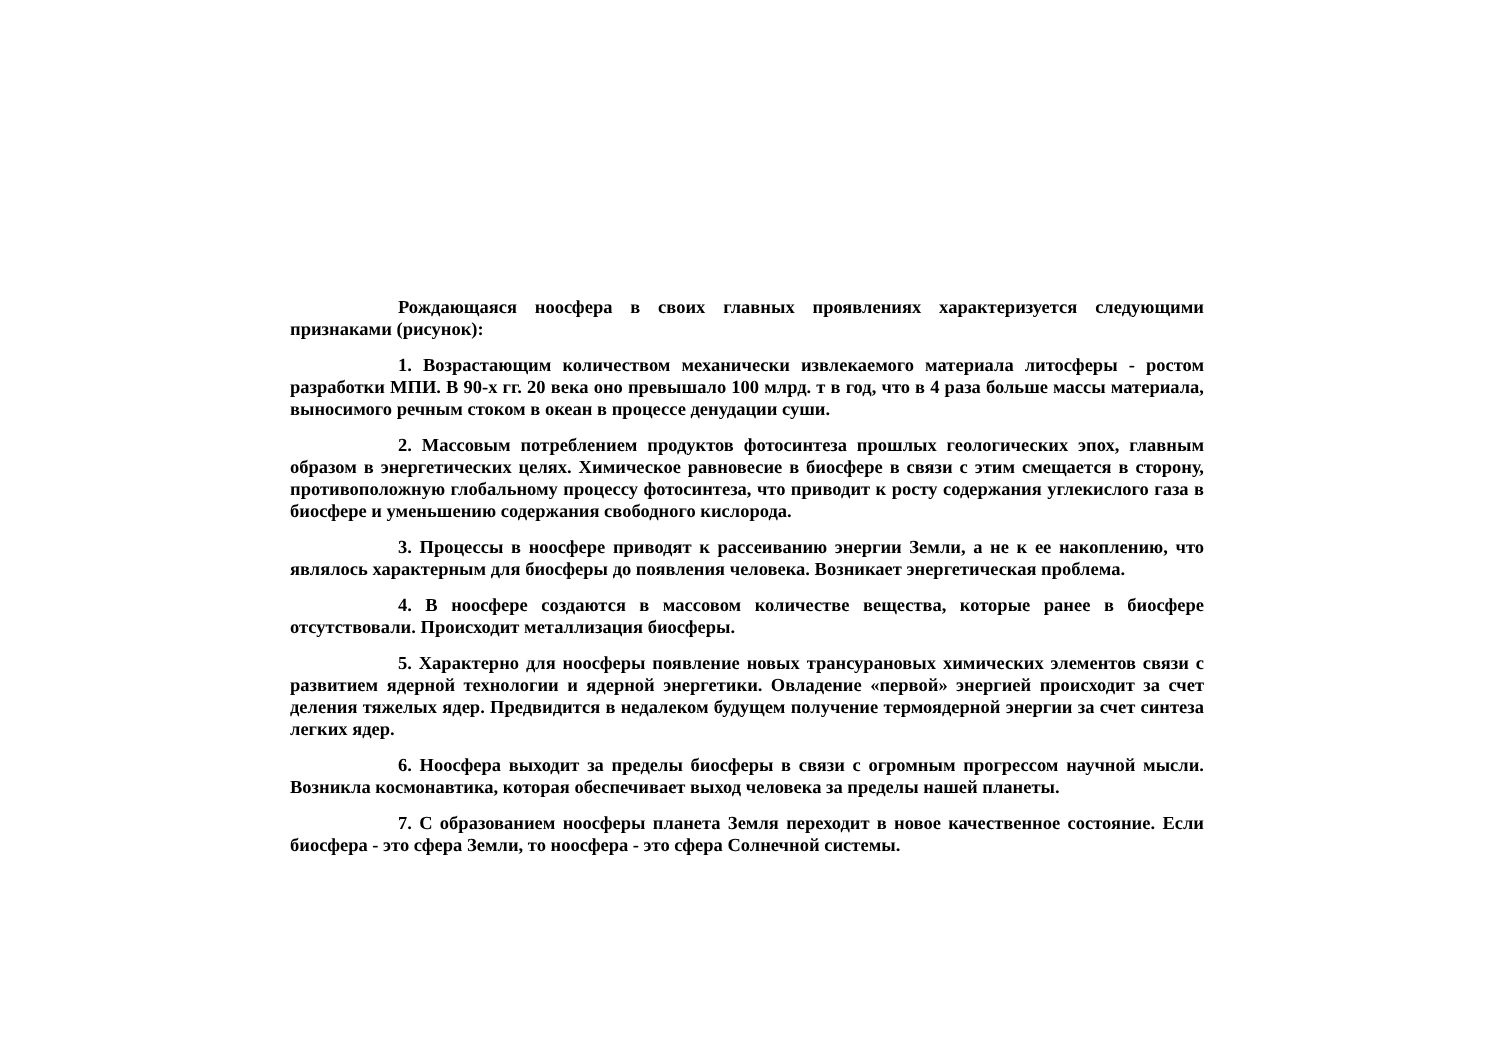Рождающаяся ноосфера в своих главных проявлениях характеризуется следующими признаками (рисунок):
1. Возрастающим количеством механически извлекаемого материала литосферы - ростом разработки МПИ. В 90-х гг. 20 века оно превышало 100 млрд. т в год, что в 4 раза больше массы материала, выносимого речным стоком в океан в процессе денудации суши.
2. Массовым потреблением продуктов фотосинтеза прошлых геологических эпох, главным образом в энергетических целях. Химическое равновесие в биосфере в связи с этим смещается в сторону, противоположную глобальному процессу фотосинтеза, что приводит к росту содержания углекислого газа в биосфере и уменьшению содержания свободного кислорода.
3. Процессы в ноосфере приводят к рассеиванию энергии Земли, а не к ее накоплению, что являлось характерным для биосферы до появления человека. Возникает энергетическая проблема.
4. В ноосфере создаются в массовом количестве вещества, которые ранее в биосфере отсутствовали. Происходит металлизация биосферы.
5. Характерно для ноосферы появление новых трансурановых химических элементов связи с развитием ядерной технологии и ядерной энергетики. Овладение «первой» энергией происходит за счет деления тяжелых ядер. Предвидится в недалеком будущем получение термоядерной энергии за счет синтеза легких ядер.
6. Ноосфера выходит за пределы биосферы в связи с огромным прогрессом научной мысли. Возникла космонавтика, которая обеспечивает выход человека за пределы нашей планеты.
7. С образованием ноосферы планета Земля переходит в новое качественное состояние. Если биосфера - это сфера Земли, то ноосфера - это сфера Солнечной системы.